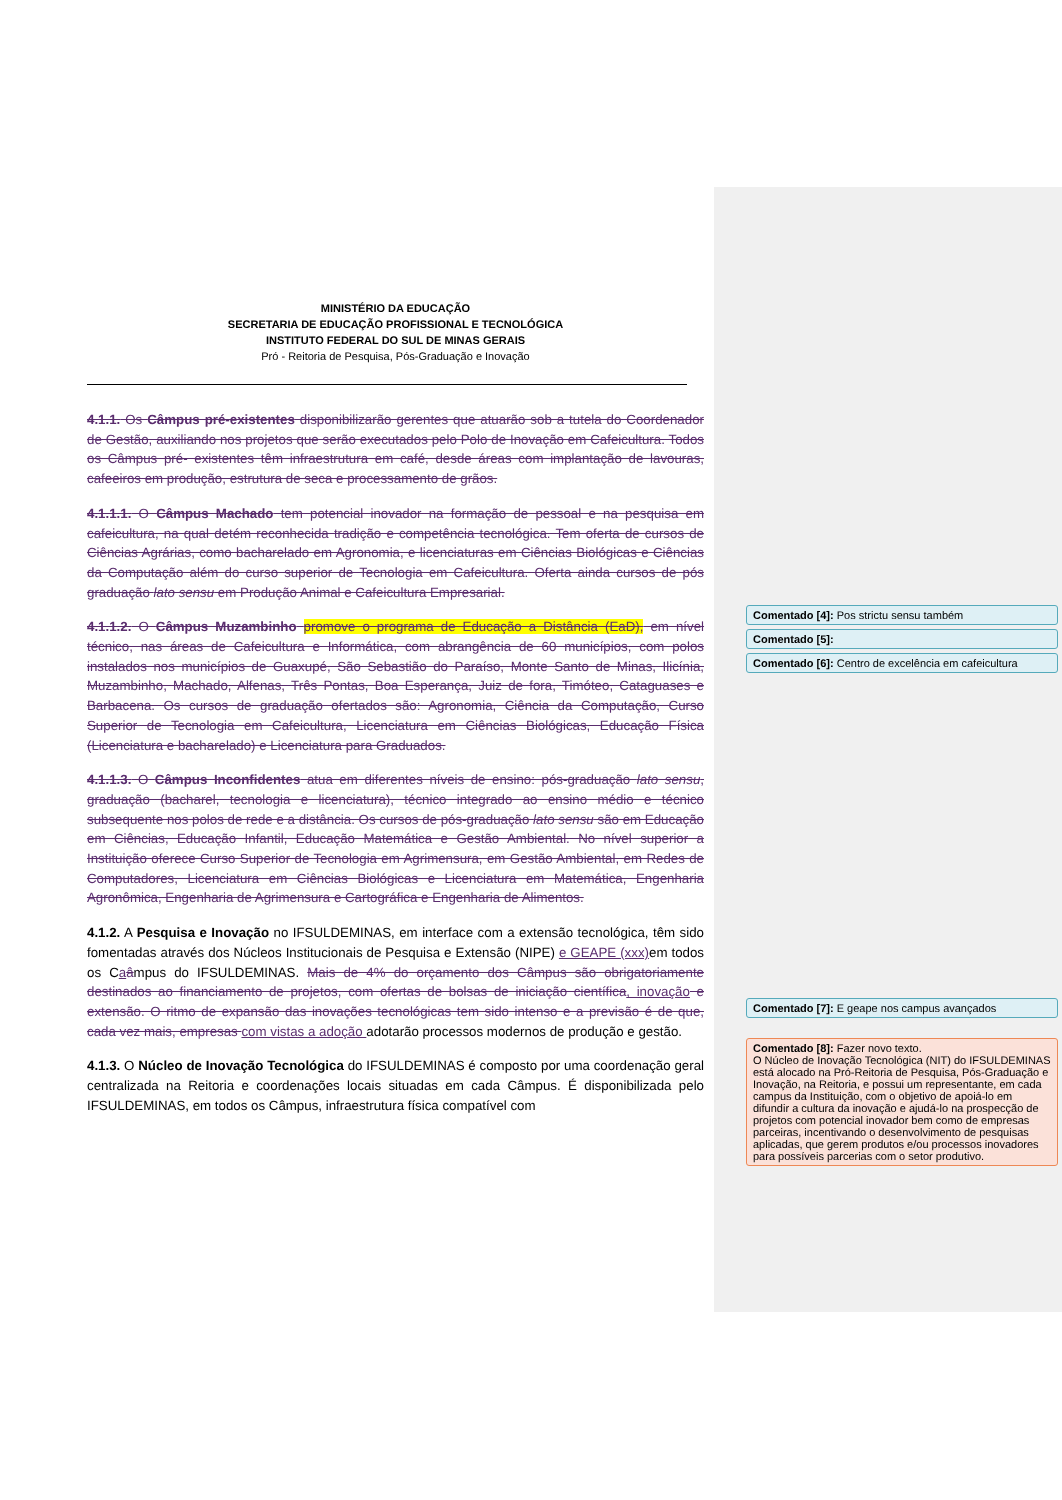MINISTÉRIO DA EDUCAÇÃO
SECRETARIA DE EDUCAÇÃO PROFISSIONAL E TECNOLÓGICA
INSTITUTO FEDERAL DO SUL DE MINAS GERAIS
Pró - Reitoria de Pesquisa, Pós-Graduação e Inovação
4.1.1. Os Câmpus pré-existentes disponibilizarão gerentes que atuarão sob a tutela do Coordenador de Gestão, auxiliando nos projetos que serão executados pelo Polo de Inovação em Cafeicultura. Todos os Câmpus pré- existentes têm infraestrutura em café, desde áreas com implantação de lavouras, cafeeiros em produção, estrutura de seca e processamento de grãos.
4.1.1.1. O Câmpus Machado tem potencial inovador na formação de pessoal e na pesquisa em cafeicultura, na qual detém reconhecida tradição e competência tecnológica. Tem oferta de cursos de Ciências Agrárias, como bacharelado em Agronomia, e licenciaturas em Ciências Biológicas e Ciências da Computação além do curso superior de Tecnologia em Cafeicultura. Oferta ainda cursos de pós graduação lato sensu em Produção Animal e Cafeicultura Empresarial.
4.1.1.2. O Câmpus Muzambinho promove o programa de Educação a Distância (EaD), em nível técnico, nas áreas de Cafeicultura e Informática, com abrangência de 60 municípios, com polos instalados nos municípios de Guaxupé, São Sebastião do Paraíso, Monte Santo de Minas, Ilicínia, Muzambinho, Machado, Alfenas, Três Pontas, Boa Esperança, Juiz de fora, Timóteo, Cataguases e Barbacena. Os cursos de graduação ofertados são: Agronomia, Ciência da Computação, Curso Superior de Tecnologia em Cafeicultura, Licenciatura em Ciências Biológicas, Educação Física (Licenciatura e bacharelado) e Licenciatura para Graduados.
4.1.1.3. O Câmpus Inconfidentes atua em diferentes níveis de ensino: pós-graduação lato sensu, graduação (bacharel, tecnologia e licenciatura), técnico integrado ao ensino médio e técnico subsequente nos polos de rede e a distância. Os cursos de pós-graduação lato sensu são em Educação em Ciências, Educação Infantil, Educação Matemática e Gestão Ambiental. No nível superior a Instituição oferece Curso Superior de Tecnologia em Agrimensura, em Gestão Ambiental, em Redes de Computadores, Licenciatura em Ciências Biológicas e Licenciatura em Matemática, Engenharia Agronômica, Engenharia de Agrimensura e Cartográfica e Engenharia de Alimentos.
4.1.2. A Pesquisa e Inovação no IFSULDEMINAS, em interface com a extensão tecnológica, têm sido fomentadas através dos Núcleos Institucionais de Pesquisa e Extensão (NIPE) e GEAPE (xxx) em todos os Caâmpus do IFSULDEMINAS. Mais de 4% do orçamento dos Câmpus são obrigatoriamente destinados ao financiamento de projetos, com ofertas de bolsas de iniciação científica, inovação e extensão. O ritmo de expansão das inovações tecnológicas tem sido intenso e a previsão é de que, cada vez mais, empresas com vistas a adoção adotarão processos modernos de produção e gestão.
4.1.3. O Núcleo de Inovação Tecnológica do IFSULDEMINAS é composto por uma coordenação geral centralizada na Reitoria e coordenações locais situadas em cada Câmpus. É disponibilizada pelo IFSULDEMINAS, em todos os Câmpus, infraestrutura física compatível com
Comentado [4]: Pos strictu sensu também
Comentado [5]:
Comentado [6]: Centro de excelência em cafeicultura
Comentado [7]: E geape nos campus avançados
Comentado [8]: Fazer novo texto.
O Núcleo de Inovação Tecnológica (NIT) do IFSULDEMINAS está alocado na Pró-Reitoria de Pesquisa, Pós-Graduação e Inovação, na Reitoria, e possui um representante, em cada campus da Instituição, com o objetivo de apoiá-lo em difundir a cultura da inovação e ajudá-lo na prospecção de projetos com potencial inovador bem como de empresas parceiras, incentivando o desenvolvimento de pesquisas aplicadas, que gerem produtos e/ou processos inovadores para possíveis parcerias com o setor produtivo.